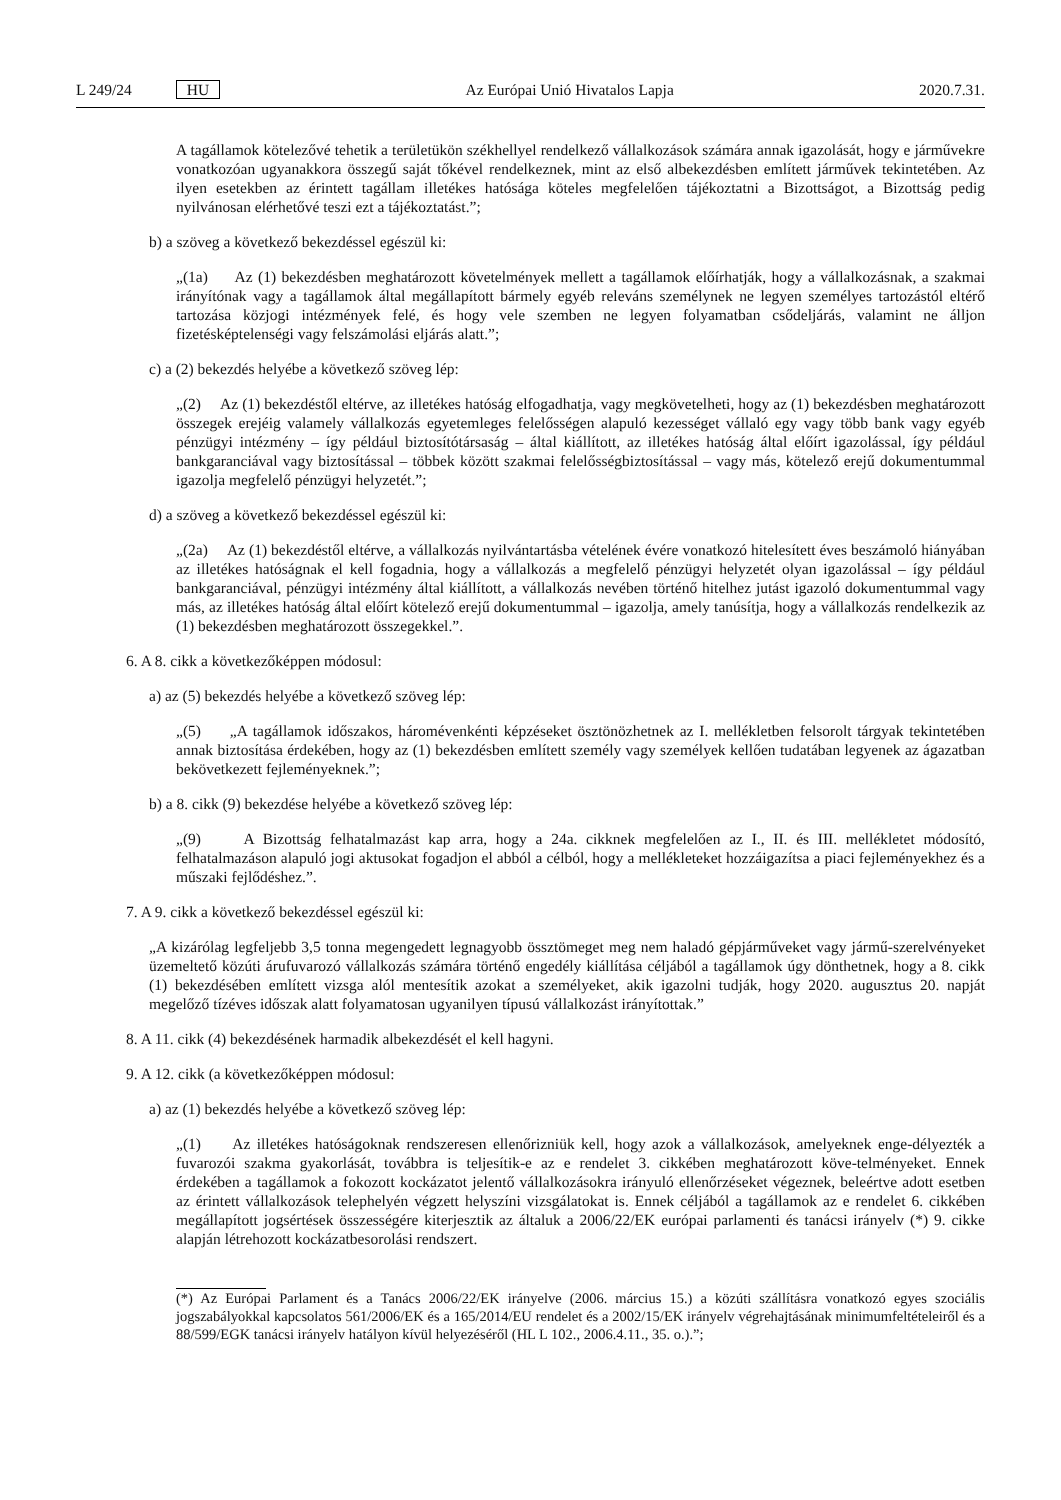L 249/24 HU Az Európai Unió Hivatalos Lapja 2020.7.31.
A tagállamok kötelezővé tehetik a területükön székhellyel rendelkező vállalkozások számára annak igazolását, hogy e járművekre vonatkozóan ugyanakkora összegű saját tőkével rendelkeznek, mint az első albekezdésben említett járművek tekintetében. Az ilyen esetekben az érintett tagállam illetékes hatósága köteles megfelelően tájékoztatni a Bizottságot, a Bizottság pedig nyilvánosan elérhetővé teszi ezt a tájékoztatást.”;
b) a szöveg a következő bekezdéssel egészül ki:
„(1a) Az (1) bekezdésben meghatározott követelmények mellett a tagállamok előírhatják, hogy a vállalkozásnak, a szakmai irányítónak vagy a tagállamok által megállapított bármely egyéb releváns személynek ne legyen személyes tartozástól eltérő tartozása közjogi intézmények felé, és hogy vele szemben ne legyen folyamatban csődeljárás, valamint ne álljon fizetésképtelenségi vagy felszámolási eljárás alatt.”;
c) a (2) bekezdés helyébe a következő szöveg lép:
„(2) Az (1) bekezdéstől eltérve, az illetékes hatóság elfogadhatja, vagy megkövetelheti, hogy az (1) bekezdésben meghatározott összegek erejéig valamely vállalkozás egyetemleges felelősségen alapuló kezességet vállaló egy vagy több bank vagy egyéb pénzügyi intézmény – így például biztosítótársaság – által kiállított, az illetékes hatóság által előírt igazolással, így például bankgaranciával vagy biztosítással – többek között szakmai felelősségbiztosítással – vagy más, kötelező erejű dokumentummal igazolja megfelelő pénzügyi helyzetét.”;
d) a szöveg a következő bekezdéssel egészül ki:
„(2a) Az (1) bekezdéstől eltérve, a vállalkozás nyilvántartásba vételének évére vonatkozó hitelesített éves beszámoló hiányában az illetékes hatóságnak el kell fogadnia, hogy a vállalkozás a megfelelő pénzügyi helyzetét olyan igazolással – így például bankgaranciával, pénzügyi intézmény által kiállított, a vállalkozás nevében történő hitelhez jutást igazoló dokumentummal vagy más, az illetékes hatóság által előírt kötelező erejű dokumentummal – igazolja, amely tanúsítja, hogy a vállalkozás rendelkezik az (1) bekezdésben meghatározott összegekkel.”.
6. A 8. cikk a következőképpen módosul:
a) az (5) bekezdés helyébe a következő szöveg lép:
„(5) „A tagállamok időszakos, háromévenkénti képzéseket ösztönözhetnek az I. mellékletben felsorolt tárgyak tekintetében annak biztosítása érdekében, hogy az (1) bekezdésben említett személy vagy személyek kellően tudatában legyenek az ágazatban bekövetkezett fejleményeknek.”;
b) a 8. cikk (9) bekezdése helyébe a következő szöveg lép:
„(9) A Bizottság felhatalmazást kap arra, hogy a 24a. cikknek megfelelően az I., II. és III. mellékletet módosító, felhatalmazáson alapuló jogi aktusokat fogadjon el abból a célból, hogy a mellékleteket hozzáigazítsa a piaci fejleményekhez és a műszaki fejlődéshez.”.
7. A 9. cikk a következő bekezdéssel egészül ki:
„A kizárólag legfeljebb 3,5 tonna megengedett legnagyobb össztömeget meg nem haladó gépjárműveket vagy jármű-szerelvényeket üzemeltető közúti árufuvarozó vállalkozás számára történő engedély kiállítása céljából a tagállamok úgy dönthetnek, hogy a 8. cikk (1) bekezdésében említett vizsga alól mentesítik azokat a személyeket, akik igazolni tudják, hogy 2020. augusztus 20. napját megelőző tízéves időszak alatt folyamatosan ugyanilyen típusú vállalkozást irányítottak.”
8. A 11. cikk (4) bekezdésének harmadik albekezdését el kell hagyni.
9. A 12. cikk (a következőképpen módosul:
a) az (1) bekezdés helyébe a következő szöveg lép:
„(1) Az illetékes hatóságoknak rendszeresen ellenőrizniük kell, hogy azok a vállalkozások, amelyeknek enge-délyezték a fuvarozói szakma gyakorlását, továbbra is teljesítik-e az e rendelet 3. cikkében meghatározott köve-telményeket. Ennek érdekében a tagállamok a fokozott kockázatot jelentő vállalkozásokra irányuló ellenőrzéseket végeznek, beleértve adott esetben az érintett vállalkozások telephelyén végzett helyszíni vizsgálatokat is. Ennek céljából a tagállamok az e rendelet 6. cikkében megállapított jogsértések összességére kiterjesztik az általuk a 2006/22/EK európai parlamenti és tanácsi irányelv (*) 9. cikke alapján létrehozott kockázatbesorolási rendszert.
(*) Az Európai Parlament és a Tanács 2006/22/EK irányelve (2006. március 15.) a közúti szállításra vonatkozó egyes szociális jogszabályokkal kapcsolatos 561/2006/EK és a 165/2014/EU rendelet és a 2002/15/EK irányelv végrehajtásának minimumfeltételeiről és a 88/599/EGK tanácsi irányelv hatályon kívül helyezéséről (HL L 102., 2006.4.11., 35. o.).”;